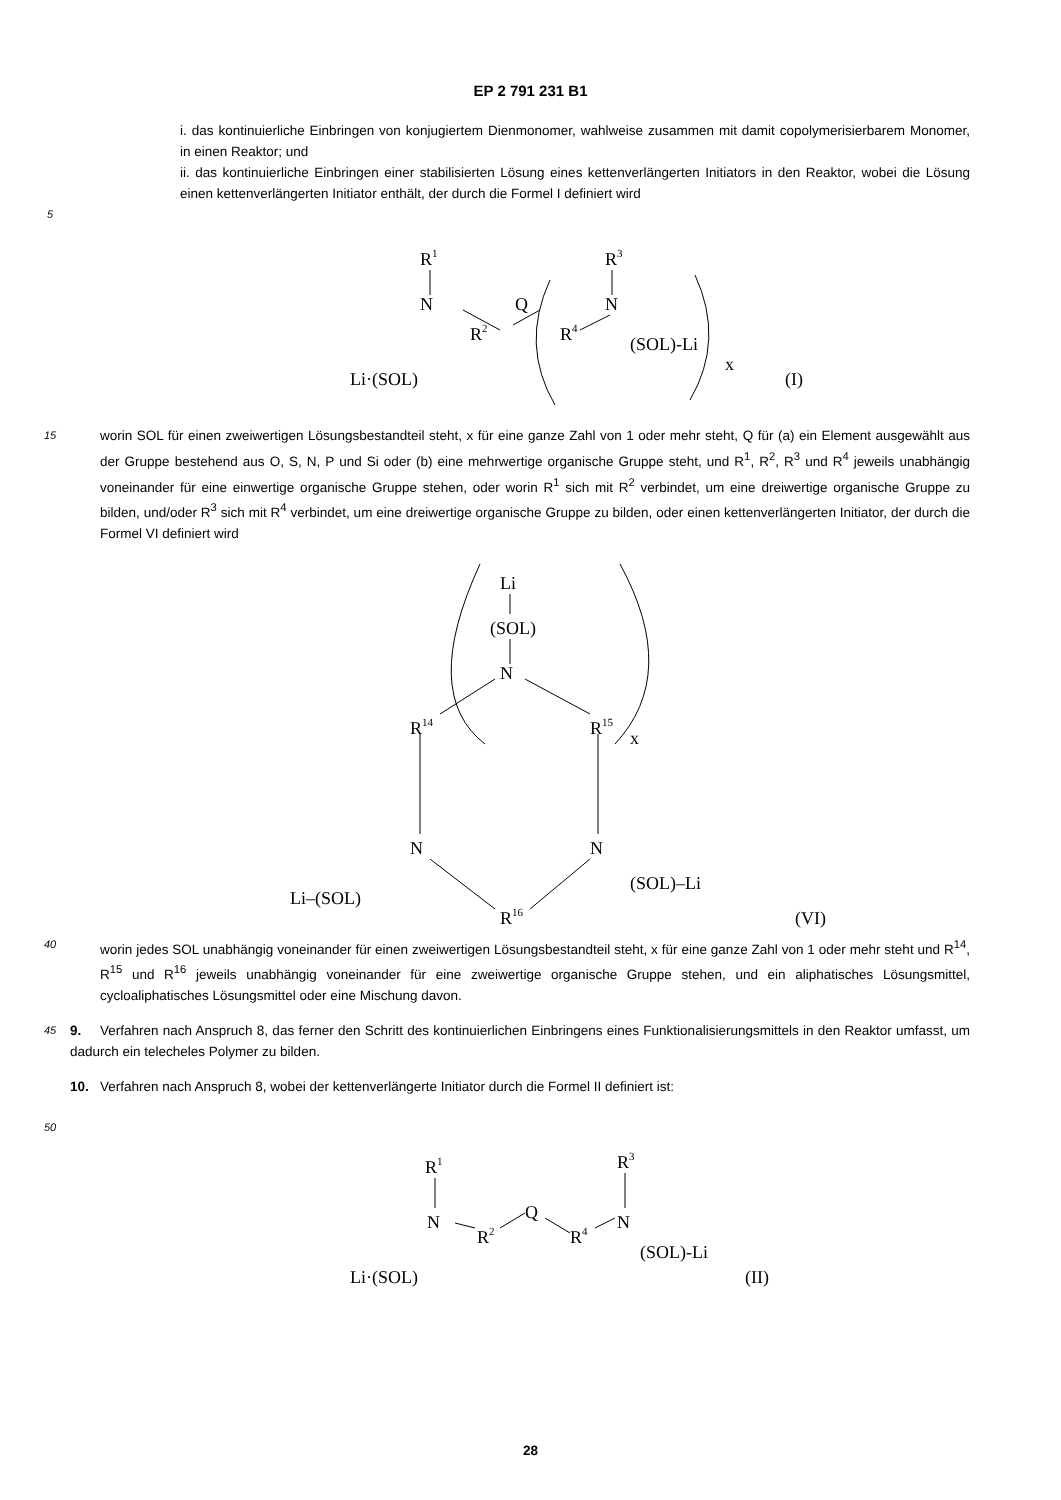EP 2 791 231 B1
i. das kontinuierliche Einbringen von konjugiertem Dienmonomer, wahlweise zusammen mit damit copolymerisierbarem Monomer, in einen Reaktor; und
ii. das kontinuierliche Einbringen einer stabilisierten Lösung eines kettenverlängerten Initiators in den Reaktor, wobei die Lösung einen kettenverlängerten Initiator enthält, der durch die Formel I definiert wird
5
R1
N
R2
Q
R4
R3
N
Li·(SOL)
(SOL)-Li
x
(I)
15
worin SOL für einen zweiwertigen Lösungsbestandteil steht, x für eine ganze Zahl von 1 oder mehr steht, Q für (a) ein Element ausgewählt aus der Gruppe bestehend aus O, S, N, P und Si oder (b) eine mehrwertige organische Gruppe steht, und R<sup>1</sup>, R<sup>2</sup>, R<sup>3</sup> und R<sup>4</sup> jeweils unabhängig voneinander für eine einwertige organische Gruppe stehen, oder worin R<sup>1</sup> sich mit R<sup>2</sup> verbindet, um eine dreiwertige organische Gruppe zu bilden, und/oder R<sup>3</sup> sich mit R<sup>4</sup> verbindet, um eine dreiwertige organische Gruppe zu bilden, oder einen kettenverlängerten Initiator, der durch die Formel VI definiert wird
Li
(SOL)
N
R14
R15
x
N
N
Li–(SOL)
(SOL)–Li
R16
(VI)
40
worin jedes SOL unabhängig voneinander für einen zweiwertigen Lösungsbestandteil steht, x für eine ganze Zahl von 1 oder mehr steht und R<sup>14</sup>, R<sup>15</sup> und R<sup>16</sup> jeweils unabhängig voneinander für eine zweiwertige organische Gruppe stehen, und ein aliphatisches Lösungsmittel, cycloaliphatisches Lösungsmittel oder eine Mischung davon.
45
9. Verfahren nach Anspruch 8, das ferner den Schritt des kontinuierlichen Einbringens eines Funktionalisierungsmittels in den Reaktor umfasst, um dadurch ein telecheles Polymer zu bilden.
10. Verfahren nach Anspruch 8, wobei der kettenverlängerte Initiator durch die Formel II definiert ist:
50
R1
N
R2
Q
R4
R3
N
Li·(SOL)
(SOL)-Li
(II)
28